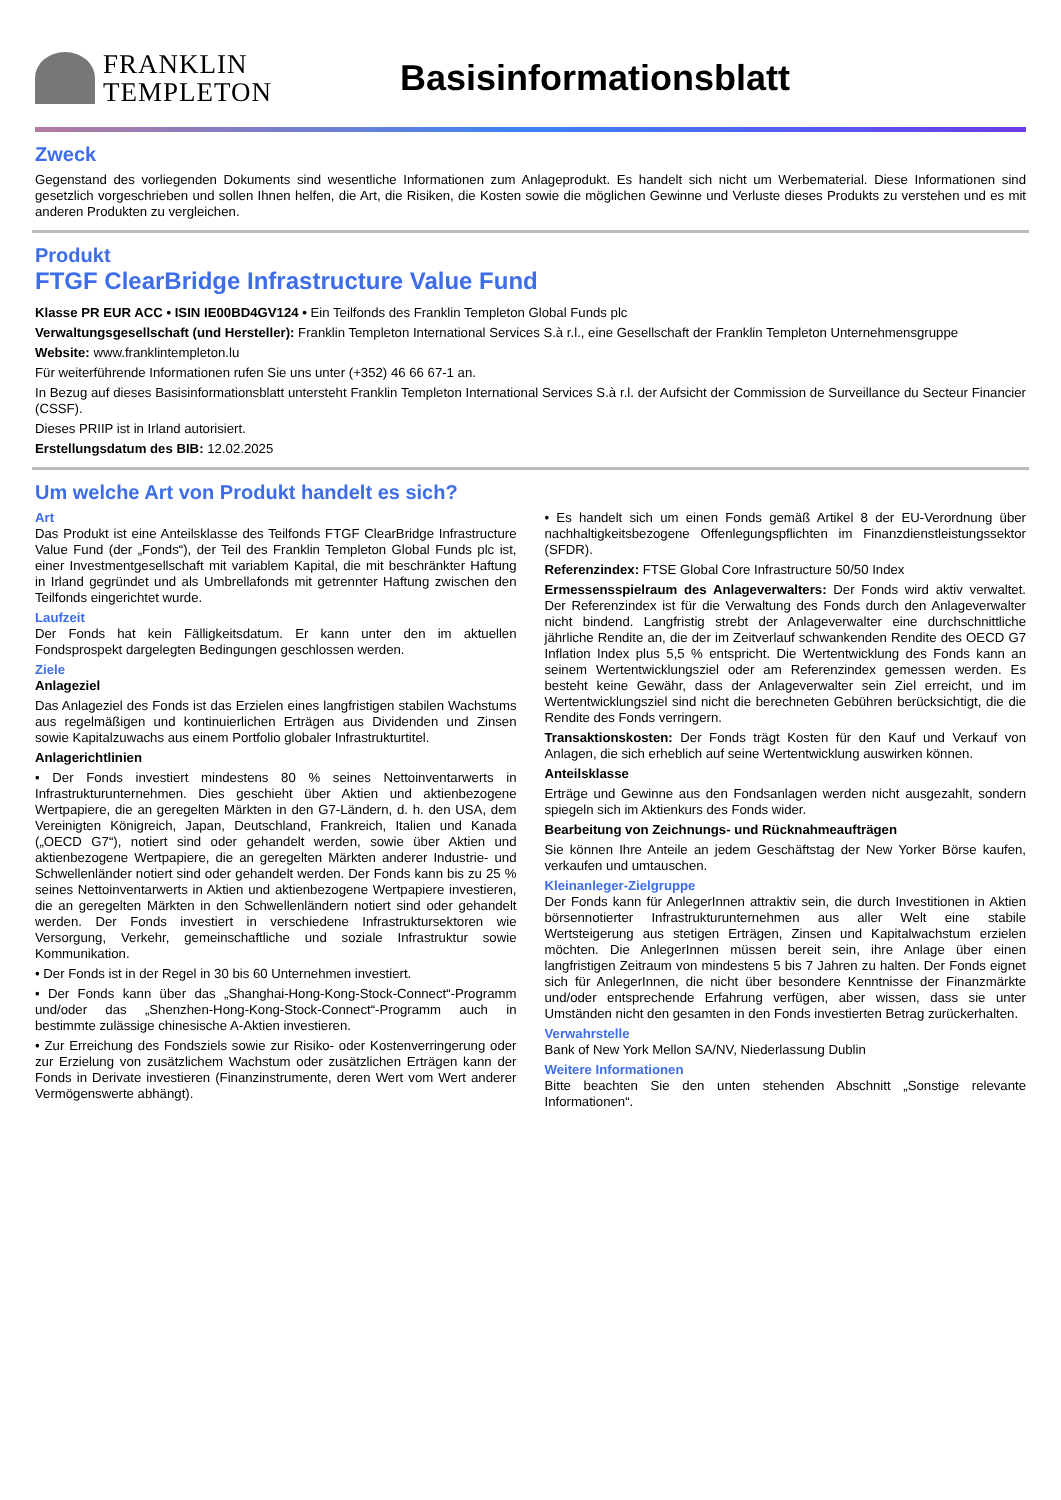FRANKLIN
TEMPLETON
Basisinformationsblatt
Zweck
Gegenstand des vorliegenden Dokuments sind wesentliche Informationen zum Anlageprodukt. Es handelt sich nicht um Werbematerial. Diese Informationen sind gesetzlich vorgeschrieben und sollen Ihnen helfen, die Art, die Risiken, die Kosten sowie die möglichen Gewinne und Verluste dieses Produkts zu verstehen und es mit anderen Produkten zu vergleichen.
Produkt
FTGF ClearBridge Infrastructure Value Fund
Klasse PR EUR ACC • ISIN IE00BD4GV124 • Ein Teilfonds des Franklin Templeton Global Funds plc
Verwaltungsgesellschaft (und Hersteller): Franklin Templeton International Services S.à r.l., eine Gesellschaft der Franklin Templeton Unternehmensgruppe
Website: www.franklintempleton.lu
Für weiterführende Informationen rufen Sie uns unter (+352) 46 66 67-1 an.
In Bezug auf dieses Basisinformationsblatt untersteht Franklin Templeton International Services S.à r.l. der Aufsicht der Commission de Surveillance du Secteur Financier (CSSF).
Dieses PRIIP ist in Irland autorisiert.
Erstellungsdatum des BIB: 12.02.2025
Um welche Art von Produkt handelt es sich?
Art
Das Produkt ist eine Anteilsklasse des Teilfonds FTGF ClearBridge Infrastructure Value Fund (der „Fonds“), der Teil des Franklin Templeton Global Funds plc ist, einer Investmentgesellschaft mit variablem Kapital, die mit beschränkter Haftung in Irland gegründet und als Umbrellafonds mit getrennter Haftung zwischen den Teilfonds eingerichtet wurde.
Laufzeit
Der Fonds hat kein Fälligkeitsdatum. Er kann unter den im aktuellen Fondsprospekt dargelegten Bedingungen geschlossen werden.
Ziele
Anlageziel
Das Anlageziel des Fonds ist das Erzielen eines langfristigen stabilen Wachstums aus regelmäßigen und kontinuierlichen Erträgen aus Dividenden und Zinsen sowie Kapitalzuwachs aus einem Portfolio globaler Infrastrukturtitel.
Anlagerichtlinien
• Der Fonds investiert mindestens 80 % seines Nettoinventarwerts in Infrastrukturunternehmen. Dies geschieht über Aktien und aktienbezogene Wertpapiere, die an geregelten Märkten in den G7-Ländern, d. h. den USA, dem Vereinigten Königreich, Japan, Deutschland, Frankreich, Italien und Kanada („OECD G7“), notiert sind oder gehandelt werden, sowie über Aktien und aktienbezogene Wertpapiere, die an geregelten Märkten anderer Industrie- und Schwellenländer notiert sind oder gehandelt werden. Der Fonds kann bis zu 25 % seines Nettoinventarwerts in Aktien und aktienbezogene Wertpapiere investieren, die an geregelten Märkten in den Schwellenländern notiert sind oder gehandelt werden. Der Fonds investiert in verschiedene Infrastruktursektoren wie Versorgung, Verkehr, gemeinschaftliche und soziale Infrastruktur sowie Kommunikation.
• Der Fonds ist in der Regel in 30 bis 60 Unternehmen investiert.
• Der Fonds kann über das „Shanghai-Hong-Kong-Stock-Connect“-Programm und/oder das „Shenzhen-Hong-Kong-Stock-Connect“-Programm auch in bestimmte zulässige chinesische A-Aktien investieren.
• Zur Erreichung des Fondsziels sowie zur Risiko- oder Kostenverringerung oder zur Erzielung von zusätzlichem Wachstum oder zusätzlichen Erträgen kann der Fonds in Derivate investieren (Finanzinstrumente, deren Wert vom Wert anderer Vermögenswerte abhängt).
• Es handelt sich um einen Fonds gemäß Artikel 8 der EU-Verordnung über nachhaltigkeitsbezogene Offenlegungspflichten im Finanzdienstleistungssektor (SFDR).
Referenzindex: FTSE Global Core Infrastructure 50/50 Index
Ermessensspielraum des Anlageverwalters: Der Fonds wird aktiv verwaltet. Der Referenzindex ist für die Verwaltung des Fonds durch den Anlageverwalter nicht bindend. Langfristig strebt der Anlageverwalter eine durchschnittliche jährliche Rendite an, die der im Zeitverlauf schwankenden Rendite des OECD G7 Inflation Index plus 5,5 % entspricht. Die Wertentwicklung des Fonds kann an seinem Wertentwicklungsziel oder am Referenzindex gemessen werden. Es besteht keine Gewähr, dass der Anlageverwalter sein Ziel erreicht, und im Wertentwicklungsziel sind nicht die berechneten Gebühren berücksichtigt, die die Rendite des Fonds verringern.
Transaktionskosten: Der Fonds trägt Kosten für den Kauf und Verkauf von Anlagen, die sich erheblich auf seine Wertentwicklung auswirken können.
Anteilsklasse
Erträge und Gewinne aus den Fondsanlagen werden nicht ausgezahlt, sondern spiegeln sich im Aktienkurs des Fonds wider.
Bearbeitung von Zeichnungs- und Rücknahmeaufträgen
Sie können Ihre Anteile an jedem Geschäftstag der New Yorker Börse kaufen, verkaufen und umtauschen.
Kleinanleger-Zielgruppe
Der Fonds kann für AnlegerInnen attraktiv sein, die durch Investitionen in Aktien börsennotierter Infrastrukturunternehmen aus aller Welt eine stabile Wertsteigerung aus stetigen Erträgen, Zinsen und Kapitalwachstum erzielen möchten. Die AnlegerInnen müssen bereit sein, ihre Anlage über einen langfristigen Zeitraum von mindestens 5 bis 7 Jahren zu halten. Der Fonds eignet sich für AnlegerInnen, die nicht über besondere Kenntnisse der Finanzmärkte und/oder entsprechende Erfahrung verfügen, aber wissen, dass sie unter Umständen nicht den gesamten in den Fonds investierten Betrag zurückerhalten.
Verwahrstelle
Bank of New York Mellon SA/NV, Niederlassung Dublin
Weitere Informationen
Bitte beachten Sie den unten stehenden Abschnitt „Sonstige relevante Informationen“.